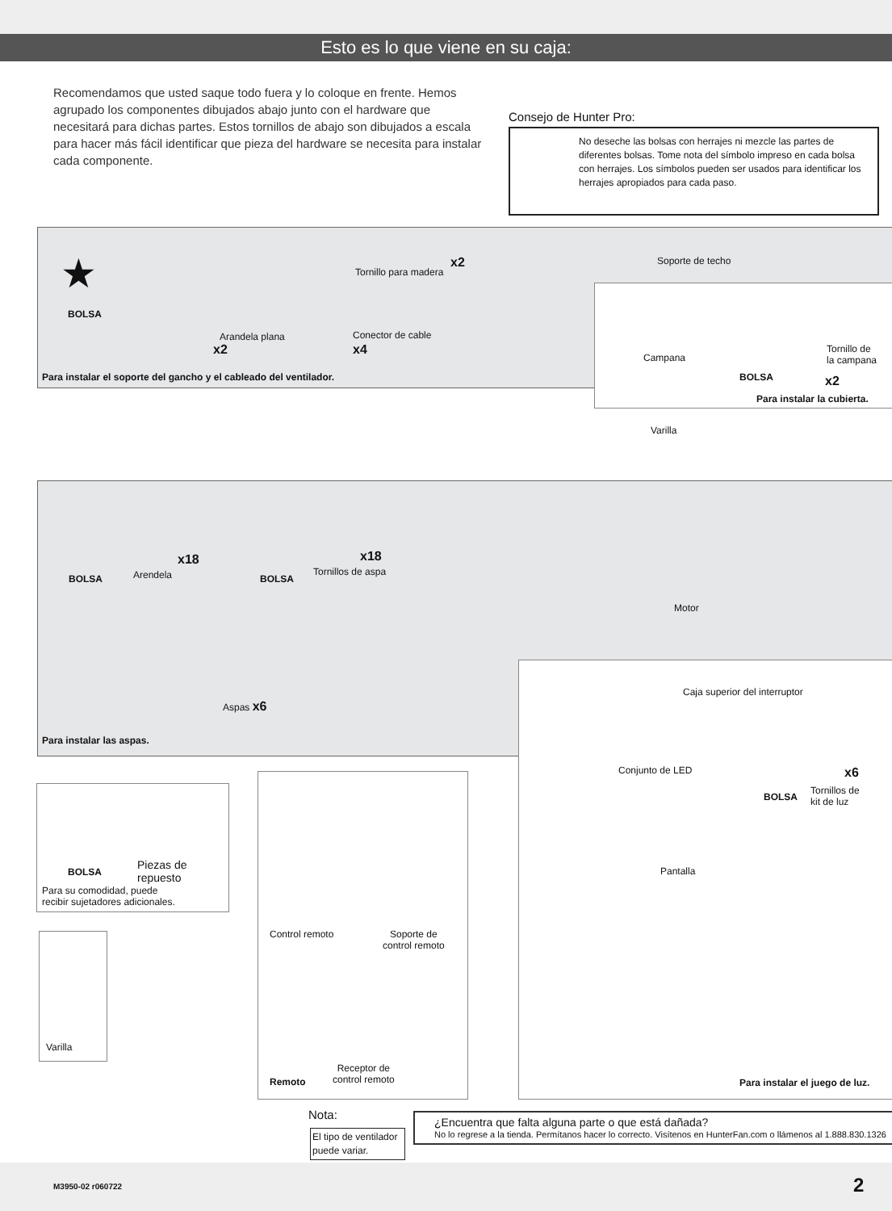Esto es lo que viene en su caja:
Recomendamos que usted saque todo fuera y lo coloque en frente. Hemos agrupado los componentes dibujados abajo junto con el hardware que necesitará para dichas partes. Estos tornillos de abajo son dibujados a escala para hacer más fácil identificar que pieza del hardware se necesita para instalar cada componente.
Consejo de Hunter Pro:
No deseche las bolsas con herrajes ni mezcle las partes de diferentes bolsas. Tome nota del símbolo impreso en cada bolsa con herrajes. Los símbolos pueden ser usados para identificar los herrajes apropiados para cada paso.
★
BOLSA
Tornillo para madera
x2
Arandela plana
x2
Conector de cable
x4
Para instalar el soporte del gancho y el cableado del ventilador.
Soporte de techo
Campana
BOLSA
Tornillo de
la campana
x2
Para instalar la cubierta.
Varilla
BOLSA Arendela
x18
BOLSA
Tornillos de aspa
x18
Motor
Aspas x6
Para instalar las aspas.
Caja superior del interruptor
Conjunto de LED
BOLSA
Tornillos de
kit de luz
x6
Pantalla
Para instalar el juego de luz.
BOLSA
Piezas de
repuesto
Para su comodidad, puede
recibir sujetadores adicionales.
Varilla
Control remoto
Soporte de
control remoto
Receptor de
control remoto
Remoto
Nota:
El tipo de ventilador puede variar.
¿Encuentra que falta alguna parte o que está dañada?
No lo regrese a la tienda. Permítanos hacer lo correcto. Visítenos en HunterFan.com o llámenos al 1.888.830.1326
M3950-02 r060722 2